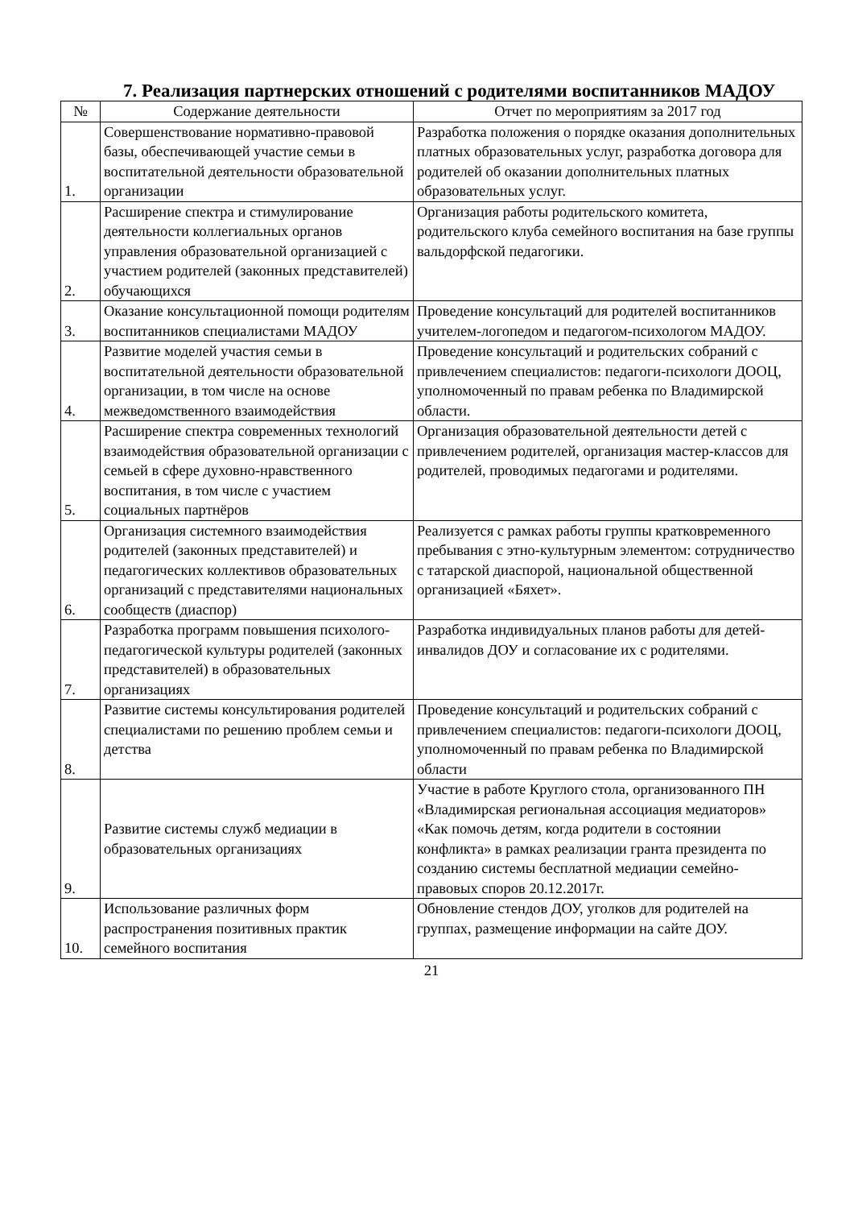7. Реализация партнерских отношений с родителями воспитанников МАДОУ
| № | Содержание деятельности | Отчет по мероприятиям за 2017 год |
| --- | --- | --- |
| 1. | Совершенствование нормативно-правовой базы, обеспечивающей участие семьи в воспитательной деятельности образовательной организации | Разработка положения о порядке оказания дополнительных платных образовательных услуг, разработка договора для родителей об оказании дополнительных платных образовательных услуг. |
| 2. | Расширение спектра и стимулирование деятельности коллегиальных органов управления образовательной организацией с участием родителей (законных представителей) обучающихся | Организация работы родительского комитета, родительского клуба семейного воспитания на базе группы вальдорфской педагогики. |
| 3. | Оказание консультационной помощи родителям воспитанников специалистами МАДОУ | Проведение консультаций для родителей воспитанников учителем-логопедом и педагогом-психологом МАДОУ. |
| 4. | Развитие моделей участия семьи в воспитательной деятельности образовательной организации, в том числе на основе межведомственного взаимодействия | Проведение консультаций и родительских собраний с привлечением специалистов: педагоги-психологи ДООЦ, уполномоченный по правам ребенка по Владимирской области. |
| 5. | Расширение спектра современных технологий взаимодействия образовательной организации с семьей в сфере духовно-нравственного воспитания, в том числе с участием социальных партнёров | Организация образовательной деятельности детей с привлечением родителей, организация мастер-классов для родителей, проводимых педагогами и родителями. |
| 6. | Организация системного взаимодействия родителей (законных представителей) и педагогических коллективов образовательных организаций с представителями национальных сообществ (диаспор) | Реализуется с рамках работы группы кратковременного пребывания с этно-культурным элементом: сотрудничество с татарской диаспорой, национальной общественной организацией «Бяхет». |
| 7. | Разработка программ повышения психолого-педагогической культуры родителей (законных представителей) в образовательных организациях | Разработка индивидуальных планов работы для детей-инвалидов ДОУ и согласование их с родителями. |
| 8. | Развитие системы консультирования родителей специалистами по решению проблем семьи и детства | Проведение консультаций и родительских собраний с привлечением специалистов: педагоги-психологи ДООЦ, уполномоченный по правам ребенка по Владимирской области |
| 9. | Развитие системы служб медиации в образовательных организациях | Участие в работе Круглого стола, организованного ПН «Владимирская региональная ассоциация медиаторов» «Как помочь детям, когда родители в состоянии конфликта» в рамках реализации гранта президента по созданию системы бесплатной медиации семейно-правовых споров 20.12.2017г. |
| 10. | Использование различных форм распространения позитивных практик семейного воспитания | Обновление стендов ДОУ, уголков для родителей на группах, размещение информации на сайте ДОУ. |
21